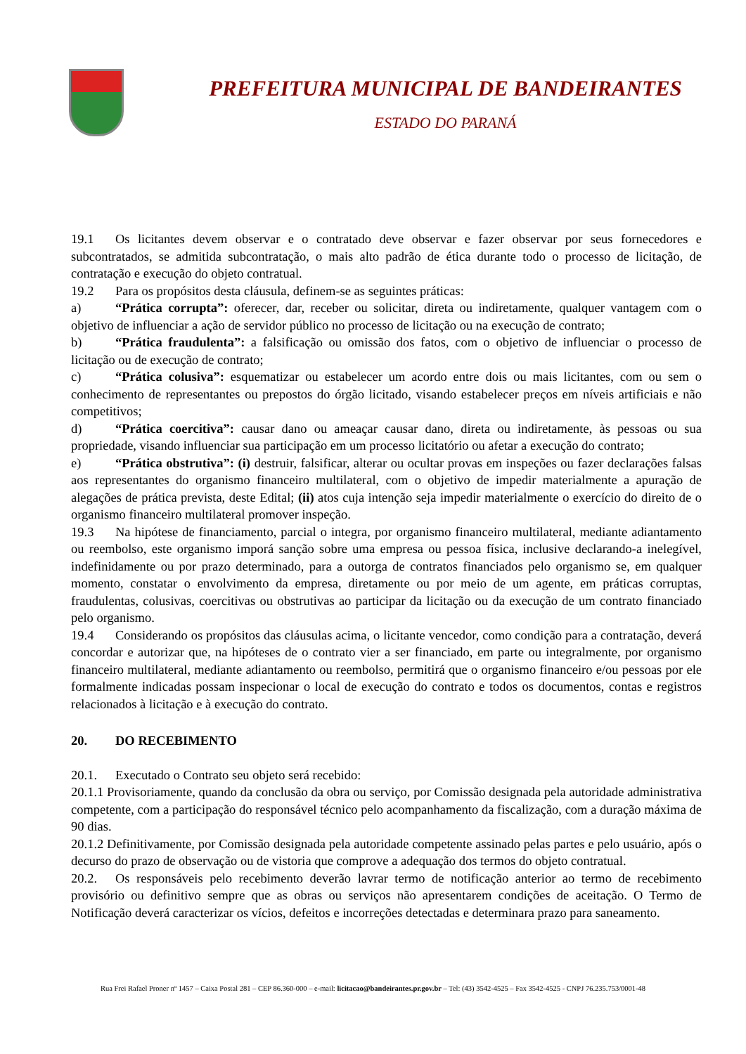PREFEITURA MUNICIPAL DE BANDEIRANTES
ESTADO DO PARANÁ
19.1 Os licitantes devem observar e o contratado deve observar e fazer observar por seus fornecedores e subcontratados, se admitida subcontratação, o mais alto padrão de ética durante todo o processo de licitação, de contratação e execução do objeto contratual.
19.2 Para os propósitos desta cláusula, definem-se as seguintes práticas:
a) “Prática corrupta”: oferecer, dar, receber ou solicitar, direta ou indiretamente, qualquer vantagem com o objetivo de influenciar a ação de servidor público no processo de licitação ou na execução de contrato;
b) “Prática fraudulenta”: a falsificação ou omissão dos fatos, com o objetivo de influenciar o processo de licitação ou de execução de contrato;
c) “Prática colusiva”: esquematizar ou estabelecer um acordo entre dois ou mais licitantes, com ou sem o conhecimento de representantes ou prepostos do órgão licitado, visando estabelecer preços em níveis artificiais e não competitivos;
d) “Prática coercitiva”: causar dano ou ameaçar causar dano, direta ou indiretamente, às pessoas ou sua propriedade, visando influenciar sua participação em um processo licitatório ou afetar a execução do contrato;
e) “Prática obstrutiva”: (i) destruir, falsificar, alterar ou ocultar provas em inspeções ou fazer declarações falsas aos representantes do organismo financeiro multilateral, com o objetivo de impedir materialmente a apuração de alegações de prática prevista, deste Edital; (ii) atos cuja intenção seja impedir materialmente o exercício do direito de o organismo financeiro multilateral promover inspeção.
19.3 Na hipótese de financiamento, parcial o integra, por organismo financeiro multilateral, mediante adiantamento ou reembolso, este organismo imporá sanção sobre uma empresa ou pessoa física, inclusive declarando-a inelegível, indefinidamente ou por prazo determinado, para a outorga de contratos financiados pelo organismo se, em qualquer momento, constatar o envolvimento da empresa, diretamente ou por meio de um agente, em práticas corruptas, fraudulentas, colusivas, coercitivas ou obstrutivas ao participar da licitação ou da execução de um contrato financiado pelo organismo.
19.4 Considerando os propósitos das cláusulas acima, o licitante vencedor, como condição para a contratação, deverá concordar e autorizar que, na hipóteses de o contrato vier a ser financiado, em parte ou integralmente, por organismo financeiro multilateral, mediante adiantamento ou reembolso, permitirá que o organismo financeiro e/ou pessoas por ele formalmente indicadas possam inspecionar o local de execução do contrato e todos os documentos, contas e registros relacionados à licitação e à execução do contrato.
20. DO RECEBIMENTO
20.1. Executado o Contrato seu objeto será recebido:
20.1.1 Provisoriamente, quando da conclusão da obra ou serviço, por Comissão designada pela autoridade administrativa competente, com a participação do responsável técnico pelo acompanhamento da fiscalização, com a duração máxima de 90 dias.
20.1.2 Definitivamente, por Comissão designada pela autoridade competente assinado pelas partes e pelo usuário, após o decurso do prazo de observação ou de vistoria que comprove a adequação dos termos do objeto contratual.
20.2. Os responsáveis pelo recebimento deverão lavrar termo de notificação anterior ao termo de recebimento provisório ou definitivo sempre que as obras ou serviços não apresentarem condições de aceitação. O Termo de Notificação deverá caracterizar os vícios, defeitos e incorreções detectadas e determinara prazo para saneamento.
Rua Frei Rafael Proner nº 1457 – Caixa Postal 281 – CEP 86.360-000 – e-mail: licitacao@bandeirantes.pr.gov.br – Tel: (43) 3542-4525 – Fax 3542-4525 - CNPJ 76.235.753/0001-48